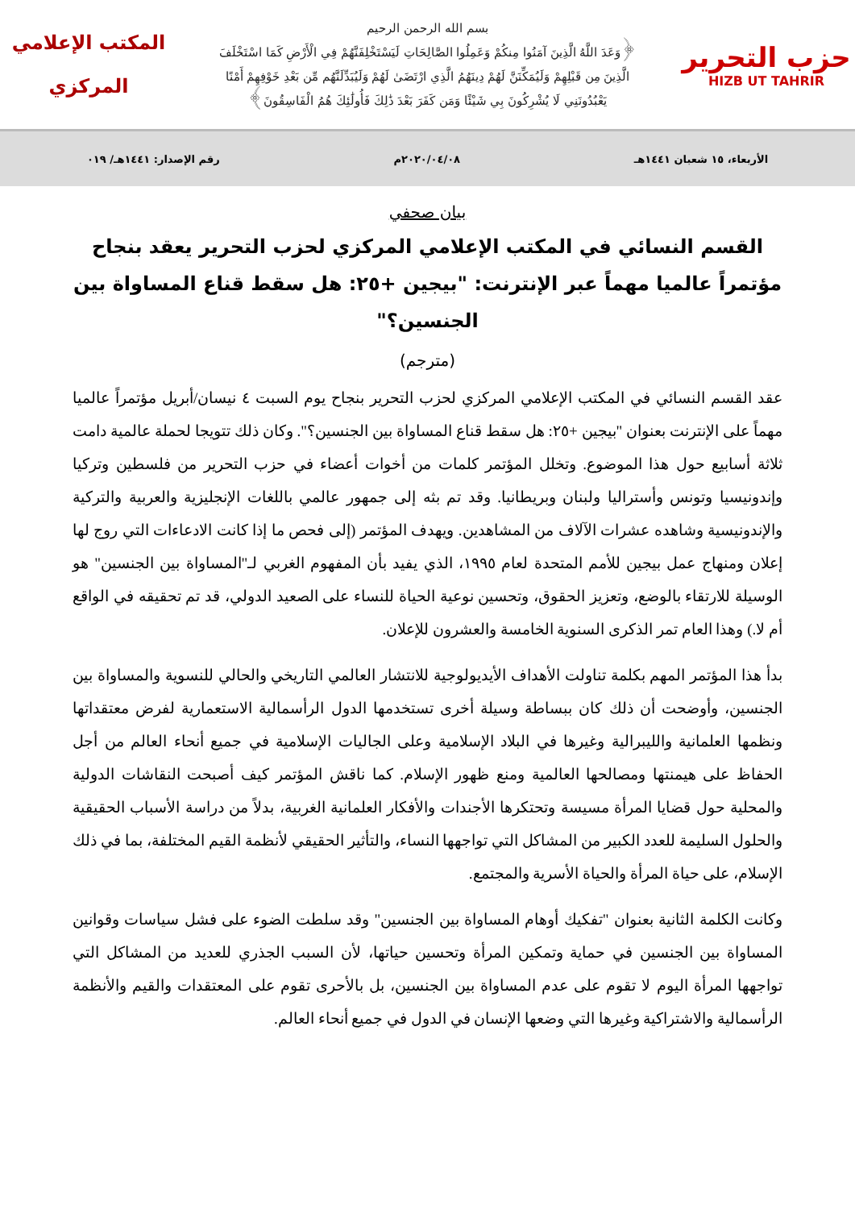حزب التحرير
HIZB UT TAHRIR
بسم الله الرحمن الرحيم
﴿وَعَدَ اللَّهُ الَّذِينَ آمَنُوا مِنكُمْ وَعَمِلُوا الصَّالِحَاتِ لَيَسْتَخْلِفَنَّهُمْ فِي الْأَرْضِ كَمَا اسْتَخْلَفَ
الَّذِينَ مِن قَبْلِهِمْ وَلَيُمَكِّنَنَّ لَهُمْ دِينَهُمُ الَّذِي ارْتَضَىٰ لَهُمْ وَلَيُبَدِّلَنَّهُم مِّن بَعْدِ خَوْفِهِمْ أَمْنًا
يَعْبُدُونَنِي لَا يُشْرِكُونَ بِي شَيْئًا وَمَن كَفَرَ بَعْدَ ذَٰلِكَ فَأُولَٰئِكَ هُمُ الْفَاسِقُونَ﴾
المكتب الإعلامي
المركزي
الأربعاء، ١٥ شعبان ١٤٤١هـ ٢٠٢٠/٠٤/٠٨م رقم الإصدار: ١٤٤١هـ/ ٠١٩
بيان صحفي
القسم النسائي في المكتب الإعلامي المركزي لحزب التحرير يعقد بنجاح مؤتمراً عالميا مهماً عبر الإنترنت: "بيجين +٢٥: هل سقط قناع المساواة بين الجنسين؟"
(مترجم)
عقد القسم النسائي في المكتب الإعلامي المركزي لحزب التحرير بنجاح يوم السبت ٤ نيسان/أبريل مؤتمراً عالميا مهماً على الإنترنت بعنوان "بيجين +٢٥: هل سقط قناع المساواة بين الجنسين؟". وكان ذلك تتويجا لحملة عالمية دامت ثلاثة أسابيع حول هذا الموضوع. وتخلل المؤتمر كلمات من أخوات أعضاء في حزب التحرير من فلسطين وتركيا وإندونيسيا وتونس وأستراليا ولبنان وبريطانيا. وقد تم بثه إلى جمهور عالمي باللغات الإنجليزية والعربية والتركية والإندونيسية وشاهده عشرات الآلاف من المشاهدين. ويهدف المؤتمر (إلى فحص ما إذا كانت الادعاءات التي روج لها إعلان ومنهاج عمل بيجين للأمم المتحدة لعام ١٩٩٥، الذي يفيد بأن المفهوم الغربي لـ"المساواة بين الجنسين" هو الوسيلة للارتقاء بالوضع، وتعزيز الحقوق، وتحسين نوعية الحياة للنساء على الصعيد الدولي، قد تم تحقيقه في الواقع أم لا.) وهذا العام تمر الذكرى السنوية الخامسة والعشرون للإعلان.
بدأ هذا المؤتمر المهم بكلمة تناولت الأهداف الأيديولوجية للانتشار العالمي التاريخي والحالي للنسوية والمساواة بين الجنسين، وأوضحت أن ذلك كان ببساطة وسيلة أخرى تستخدمها الدول الرأسمالية الاستعمارية لفرض معتقداتها ونظمها العلمانية والليبرالية وغيرها في البلاد الإسلامية وعلى الجاليات الإسلامية في جميع أنحاء العالم من أجل الحفاظ على هيمنتها ومصالحها العالمية ومنع ظهور الإسلام. كما ناقش المؤتمر كيف أصبحت النقاشات الدولية والمحلية حول قضايا المرأة مسيسة وتحتكرها الأجندات والأفكار العلمانية الغربية، بدلاً من دراسة الأسباب الحقيقية والحلول السليمة للعدد الكبير من المشاكل التي تواجهها النساء، والتأثير الحقيقي لأنظمة القيم المختلفة، بما في ذلك الإسلام، على حياة المرأة والحياة الأسرية والمجتمع.
وكانت الكلمة الثانية بعنوان "تفكيك أوهام المساواة بين الجنسين" وقد سلطت الضوء على فشل سياسات وقوانين المساواة بين الجنسين في حماية وتمكين المرأة وتحسين حياتها، لأن السبب الجذري للعديد من المشاكل التي تواجهها المرأة اليوم لا تقوم على عدم المساواة بين الجنسين، بل بالأحرى تقوم على المعتقدات والقيم والأنظمة الرأسمالية والاشتراكية وغيرها التي وضعها الإنسان في الدول في جميع أنحاء العالم.